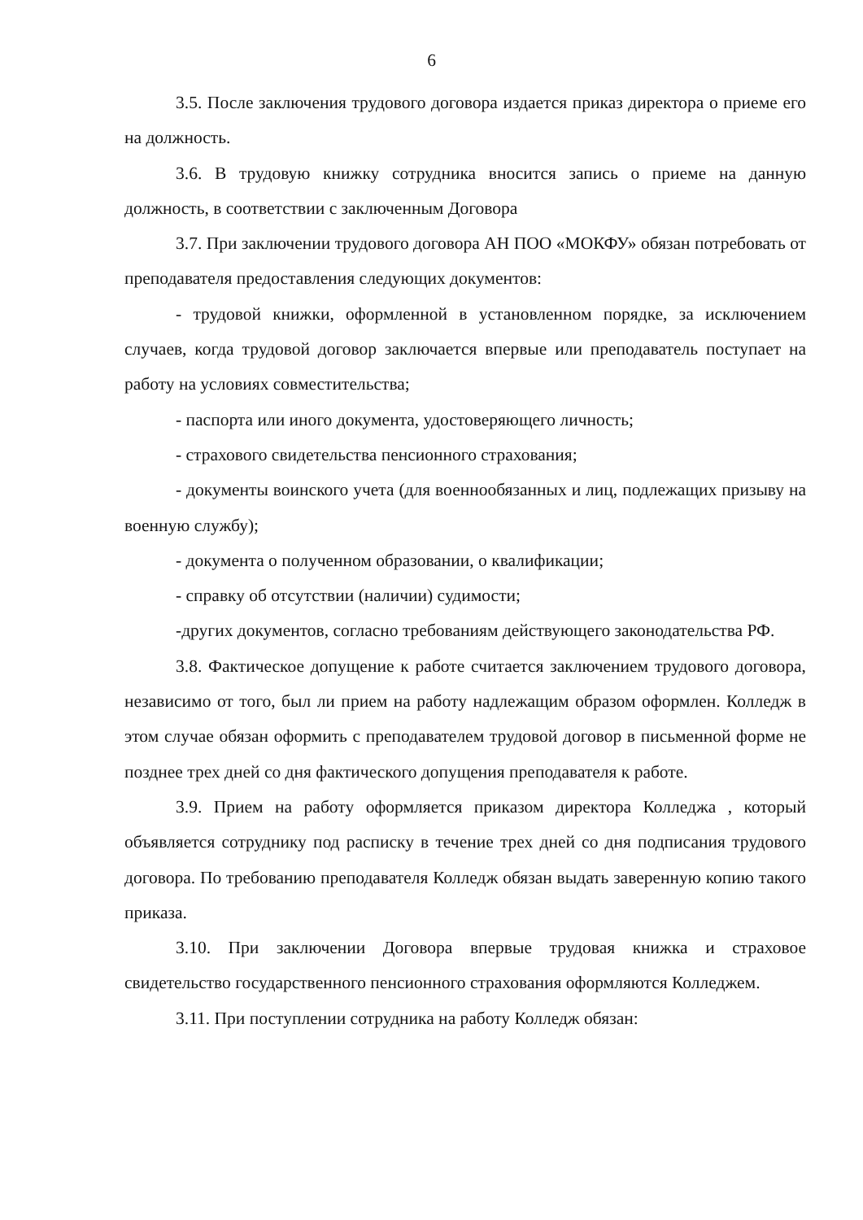6
3.5. После заключения трудового договора издается приказ директора о приеме его на должность.
3.6. В трудовую книжку сотрудника вносится запись о приеме на данную должность, в соответствии с заключенным Договора
3.7. При заключении трудового договора АН ПОО «МОКФУ» обязан потребовать от преподавателя предоставления следующих документов:
- трудовой книжки, оформленной в установленном порядке, за исключением случаев, когда трудовой договор заключается впервые или преподаватель поступает на работу на условиях совместительства;
- паспорта или иного документа, удостоверяющего личность;
- страхового свидетельства пенсионного страхования;
- документы воинского учета (для военнообязанных и лиц, подлежащих призыву на военную службу);
- документа о полученном образовании, о квалификации;
- справку об отсутствии (наличии) судимости;
-других документов, согласно требованиям действующего законодательства РФ.
3.8. Фактическое допущение к работе считается заключением трудового договора, независимо от того, был ли прием на работу надлежащим образом оформлен. Колледж в этом случае обязан оформить с преподавателем трудовой договор в письменной форме не позднее трех дней со дня фактического допущения преподавателя к работе.
3.9. Прием на работу оформляется приказом директора Колледжа , который объявляется сотруднику под расписку в течение трех дней со дня подписания трудового договора. По требованию преподавателя Колледж обязан выдать заверенную копию такого приказа.
3.10. При заключении Договора впервые трудовая книжка и страховое свидетельство государственного пенсионного страхования оформляются Колледжем.
3.11. При поступлении сотрудника на работу Колледж обязан: